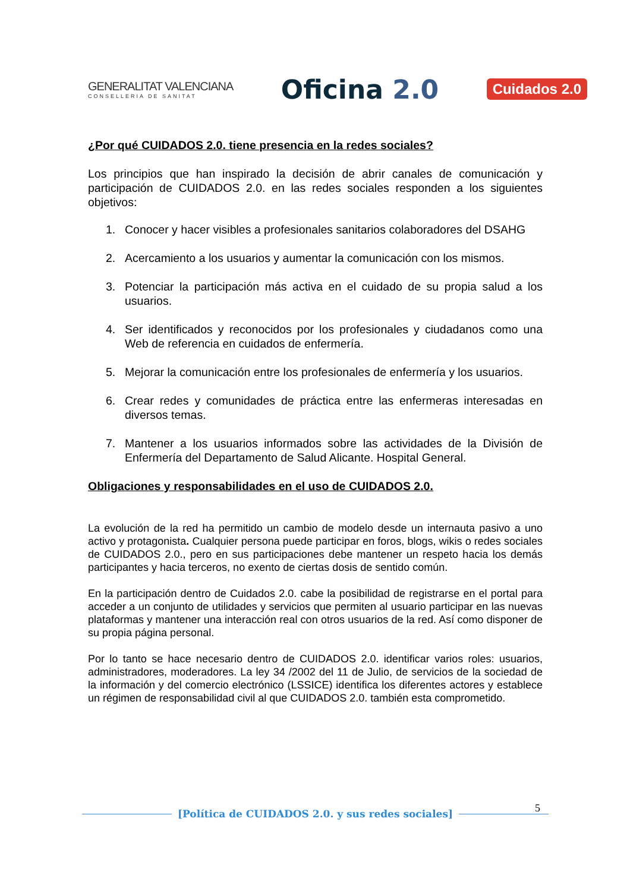GENERALITAT VALENCIANA
CONSELLERIA DE SANITAT
Oficina 2.0
Cuidados 2.0
¿Por qué CUIDADOS 2.0. tiene presencia en la redes sociales?
Los principios que han inspirado la decisión de abrir canales de comunicación y participación de CUIDADOS 2.0. en las redes sociales responden a los siguientes objetivos:
1. Conocer y hacer visibles a profesionales sanitarios colaboradores del DSAHG
2. Acercamiento a los usuarios y aumentar la comunicación con los mismos.
3. Potenciar la participación más activa en el cuidado de su propia salud a los usuarios.
4. Ser identificados y reconocidos por los profesionales y ciudadanos como una Web de referencia en cuidados de enfermería.
5. Mejorar la comunicación entre los profesionales de enfermería y los usuarios.
6. Crear redes y comunidades de práctica entre las enfermeras interesadas en diversos temas.
7. Mantener a los usuarios informados sobre las actividades de la División de Enfermería del Departamento de Salud Alicante. Hospital General.
Obligaciones y responsabilidades en el uso de CUIDADOS 2.0.
La evolución de la red ha permitido un cambio de modelo desde un internauta pasivo a uno activo y protagonista. Cualquier persona puede participar en foros, blogs, wikis o redes sociales de CUIDADOS 2.0., pero en sus participaciones debe mantener un respeto hacia los demás participantes y hacia terceros, no exento de ciertas dosis de sentido común.
En la participación dentro de Cuidados 2.0. cabe la posibilidad de registrarse en el portal para acceder a un conjunto de utilidades y servicios que permiten al usuario participar en las nuevas plataformas y mantener una interacción real con otros usuarios de la red. Así como disponer de su propia página personal.
Por lo tanto se hace necesario dentro de CUIDADOS 2.0. identificar varios roles: usuarios, administradores, moderadores. La ley 34 /2002 del 11 de Julio, de servicios de la sociedad de la información y del comercio electrónico (LSSICE) identifica los diferentes actores y establece un régimen de responsabilidad civil al que CUIDADOS 2.0. también esta comprometido.
5
[Política de CUIDADOS 2.0. y sus redes sociales]